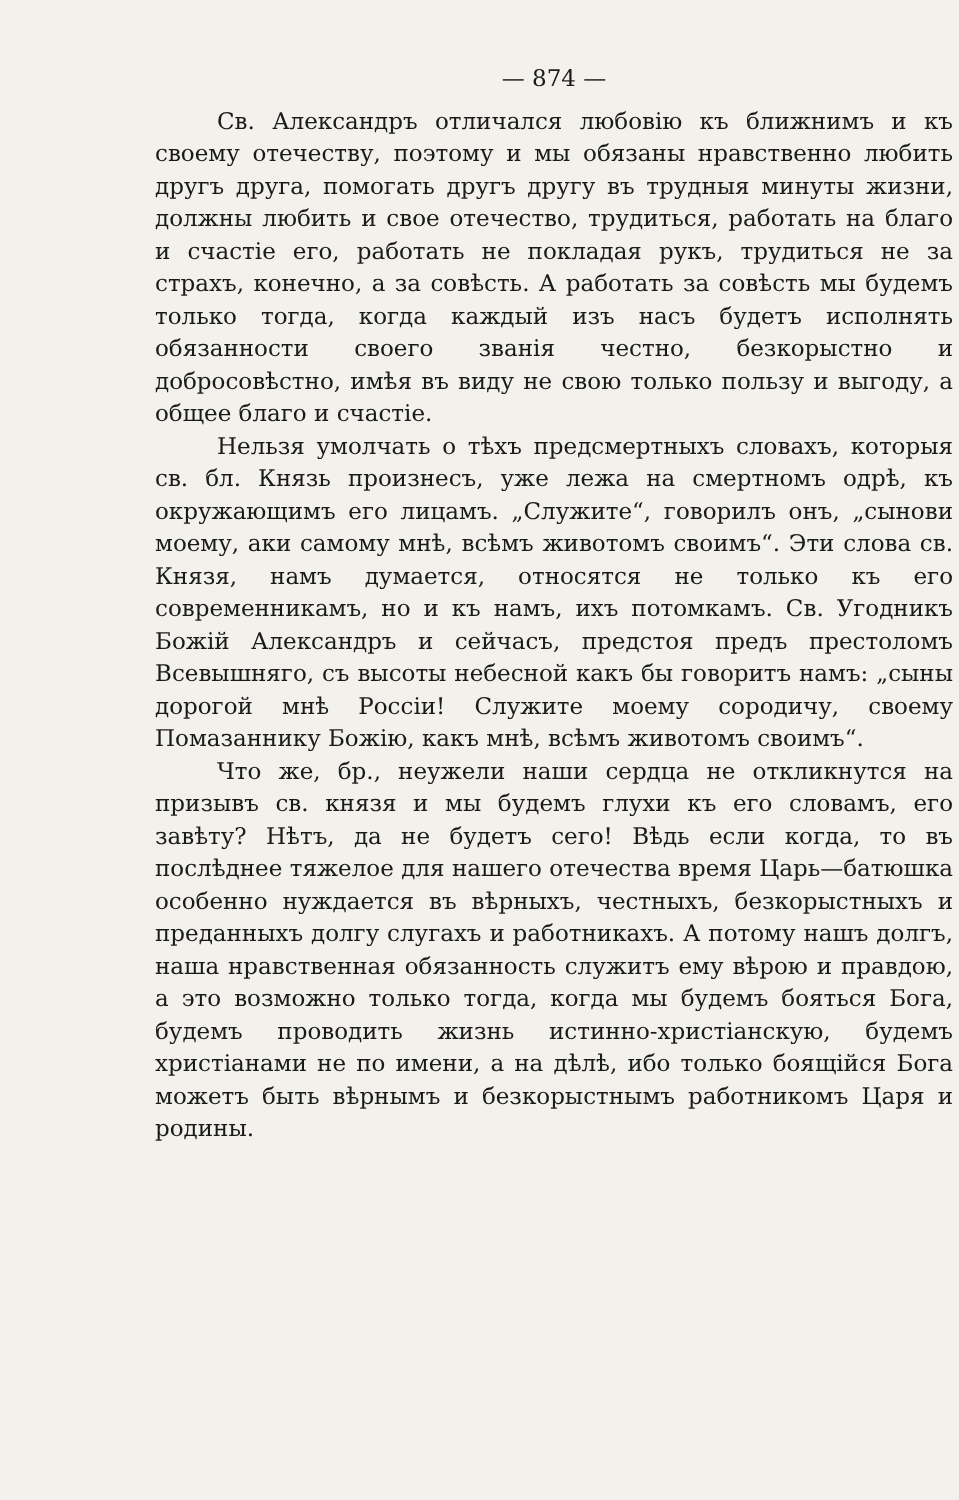— 874 —
Св. Александръ отличался любовію къ ближнимъ и къ своему отечеству, поэтому и мы обязаны нравственно любить другъ друга, помогать другъ другу въ трудныя минуты жизни, должны любить и свое отечество, трудиться, работать на благо и счастіе его, работать не покладая рукъ, трудиться не за страхъ, конечно, а за совѣсть. А работать за совѣсть мы будемъ только тогда, когда каждый изъ насъ будетъ исполнять обязанности своего званія честно, безкорыстно и добросовѣстно, имѣя въ виду не свою только пользу и выгоду, а общее благо и счастіе.
Нельзя умолчать о тѣхъ предсмертныхъ словахъ, которыя св. бл. Князь произнесъ, уже лежа на смертномъ одрѣ, къ окружающимъ его лицамъ. „Служите“, говорилъ онъ, „сынови моему, аки самому мнѣ, всѣмъ животомъ своимъ“. Эти слова св. Князя, намъ думается, относятся не только къ его современникамъ, но и къ намъ, ихъ потомкамъ. Св. Угодникъ Божій Александръ и сейчасъ, предстоя предъ престоломъ Всевышняго, съ высоты небесной какъ бы говоритъ намъ: „сыны дорогой мнѣ Россіи! Служите моему сородичу, своему Помазаннику Божію, какъ мнѣ, всѣмъ животомъ своимъ“.
Что же, бр., неужели наши сердца не откликнутся на призывъ св. князя и мы будемъ глухи къ его словамъ, его завѣту? Нѣтъ, да не будетъ сего! Вѣдь если когда, то въ послѣднее тяжелое для нашего отечества время Царь—батюшка особенно нуждается въ вѣрныхъ, честныхъ, безкорыстныхъ и преданныхъ долгу слугахъ и работникахъ. А потому нашъ долгъ, наша нравственная обязанность служитъ ему вѣрою и правдою, а это возможно только тогда, когда мы будемъ бояться Бога, будемъ проводить жизнь истинно-христіанскую, будемъ христіанами не по имени, а на дѣлѣ, ибо только боящійся Бога можетъ быть вѣрнымъ и безкорыстнымъ работникомъ Царя и родины.